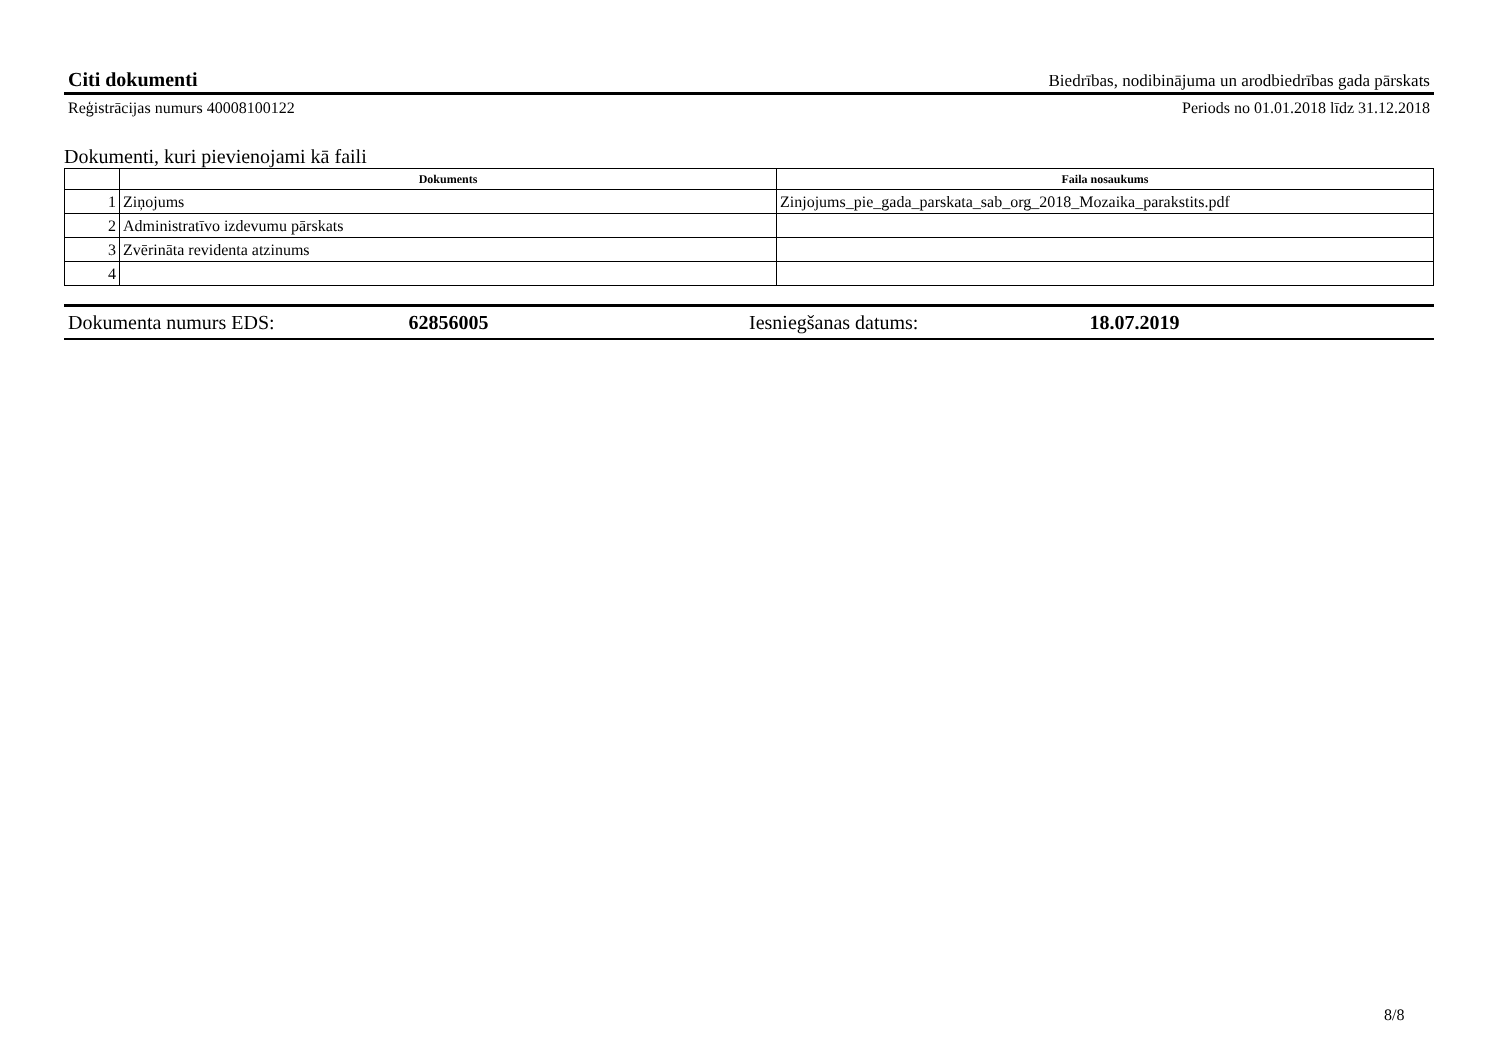Citi dokumenti Biedrības, nodibinājuma un arodbiedrības gada pārskats
Reģistrācijas numurs 40008100122 Periods no 01.01.2018 līdz 31.12.2018
Dokumenti, kuri pievienojami kā faili
| | Dokuments | Faila nosaukums |
| --- | --- | --- |
| 1 | Ziņojums | Zinjojums_pie_gada_parskata_sab_org_2018_Mozaika_parakstits.pdf |
| 2 | Administratīvo izdevumu pārskats | |
| 3 | Zvērināta revidenta atzinums | |
| 4 | | |
Dokumenta numurs EDS: 62856005 Iesniegšanas datums: 18.07.2019
8/8